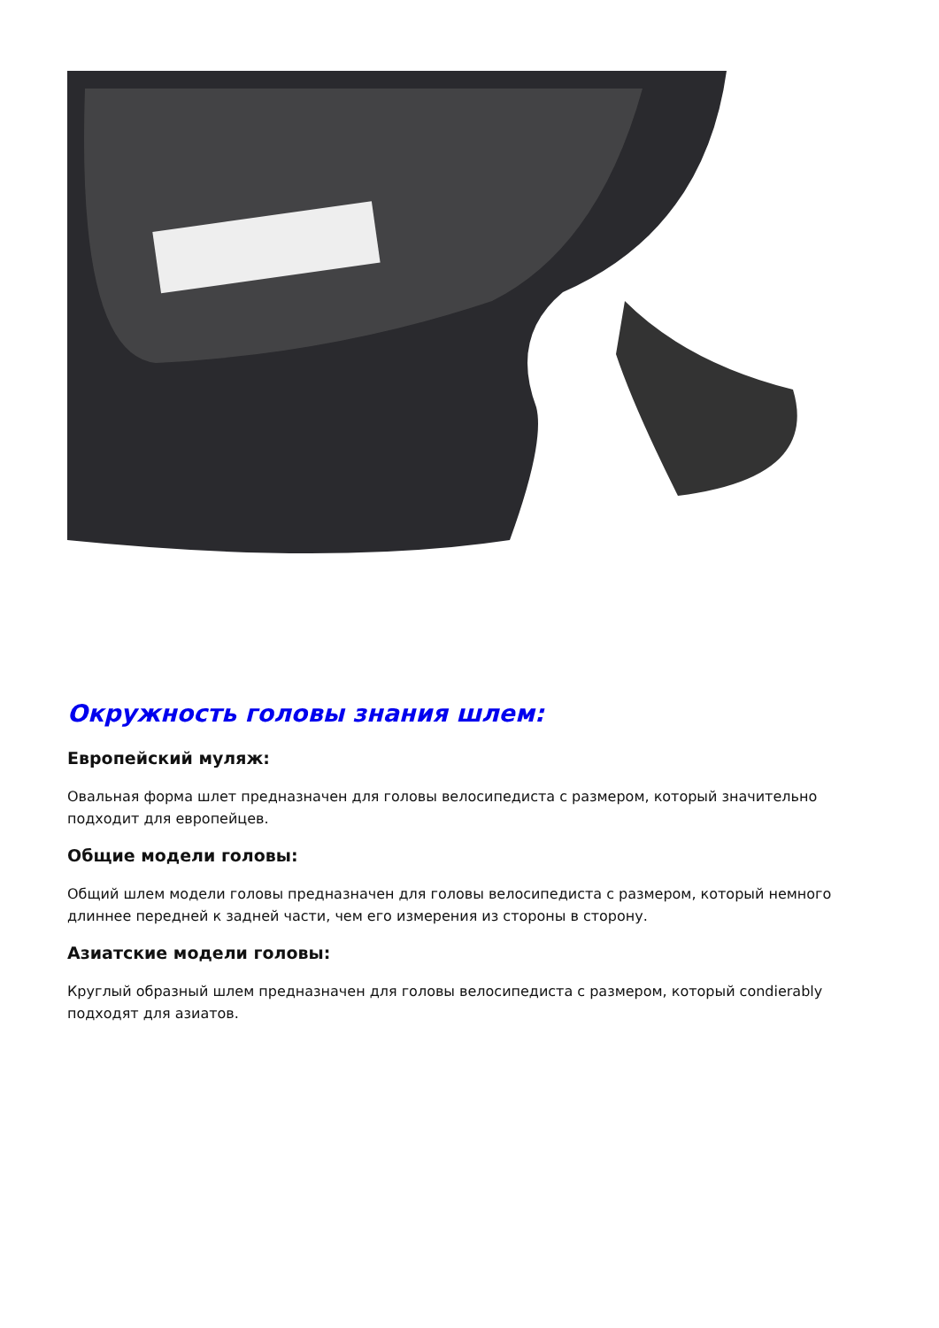Окружность головы знания шлем:
Европейский муляж:
Овальная форма шлет предназначен для головы велосипедиста с размером, который значительно подходит для европейцев.
Общие модели головы:
Общий шлем модели головы предназначен для головы велосипедиста с размером, который немного длиннее передней к задней части, чем его измерения из стороны в сторону.
Азиатские модели головы:
Круглый образный шлем предназначен для головы велосипедиста с размером, который condierably подходят для азиатов.